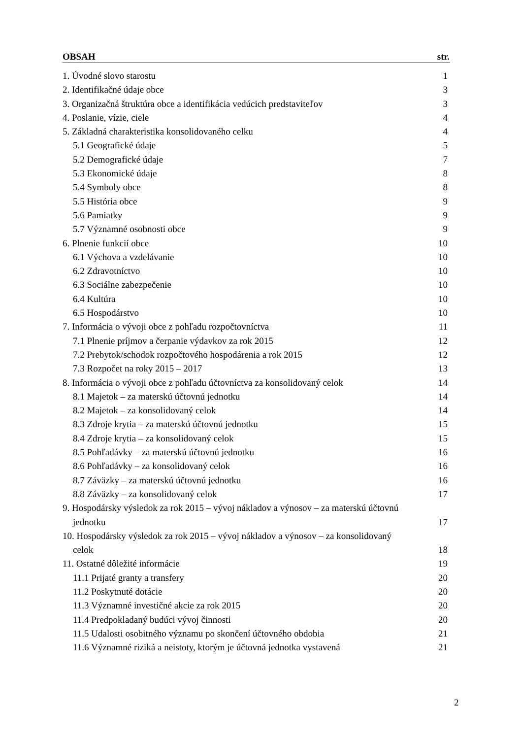OBSAH str.
1. Úvodné slovo starostu 1
2. Identifikačné údaje obce 3
3. Organizačná štruktúra obce a identifikácia vedúcich predstaviteľov 3
4. Poslanie, vízie, ciele 4
5. Základná charakteristika konsolidovaného celku 4
5.1 Geografické údaje 5
5.2 Demografické údaje 7
5.3 Ekonomické údaje 8
5.4 Symboly obce 8
5.5 História obce 9
5.6 Pamiatky 9
5.7 Významné osobnosti obce 9
6. Plnenie funkcií obce 10
6.1 Výchova a vzdelávanie 10
6.2 Zdravotníctvo 10
6.3 Sociálne zabezpečenie 10
6.4 Kultúra 10
6.5 Hospodárstvo 10
7. Informácia o vývoji obce z pohľadu rozpočtovníctva 11
7.1 Plnenie príjmov a čerpanie výdavkov za rok 2015 12
7.2 Prebytok/schodok rozpočtového hospodárenia a rok 2015 12
7.3 Rozpočet na roky 2015 – 2017 13
8. Informácia o vývoji obce z pohľadu účtovníctva za konsolidovaný celok 14
8.1 Majetok – za materskú účtovnú jednotku 14
8.2 Majetok – za konsolidovaný celok 14
8.3 Zdroje krytia – za materskú účtovnú jednotku 15
8.4 Zdroje krytia – za konsolidovaný celok 15
8.5 Pohľadávky – za materskú účtovnú jednotku 16
8.6 Pohľadávky – za konsolidovaný celok 16
8.7 Záväzky – za materskú účtovnú jednotku 16
8.8 Záväzky – za konsolidovaný celok 17
9. Hospodársky výsledok za rok 2015 – vývoj nákladov a výnosov – za materskú účtovnú
jednotku 17
10. Hospodársky výsledok za rok 2015 – vývoj nákladov a výnosov – za konsolidovaný
celok 18
11. Ostatné dôležité informácie 19
11.1 Prijaté granty a transfery 20
11.2 Poskytnuté dotácie 20
11.3 Významné investičné akcie za rok 2015 20
11.4 Predpokladaný budúci vývoj činnosti 20
11.5 Udalosti osobitného významu po skončení účtovného obdobia 21
11.6 Významné riziká a neistoty, ktorým je účtovná jednotka vystavená 21
2